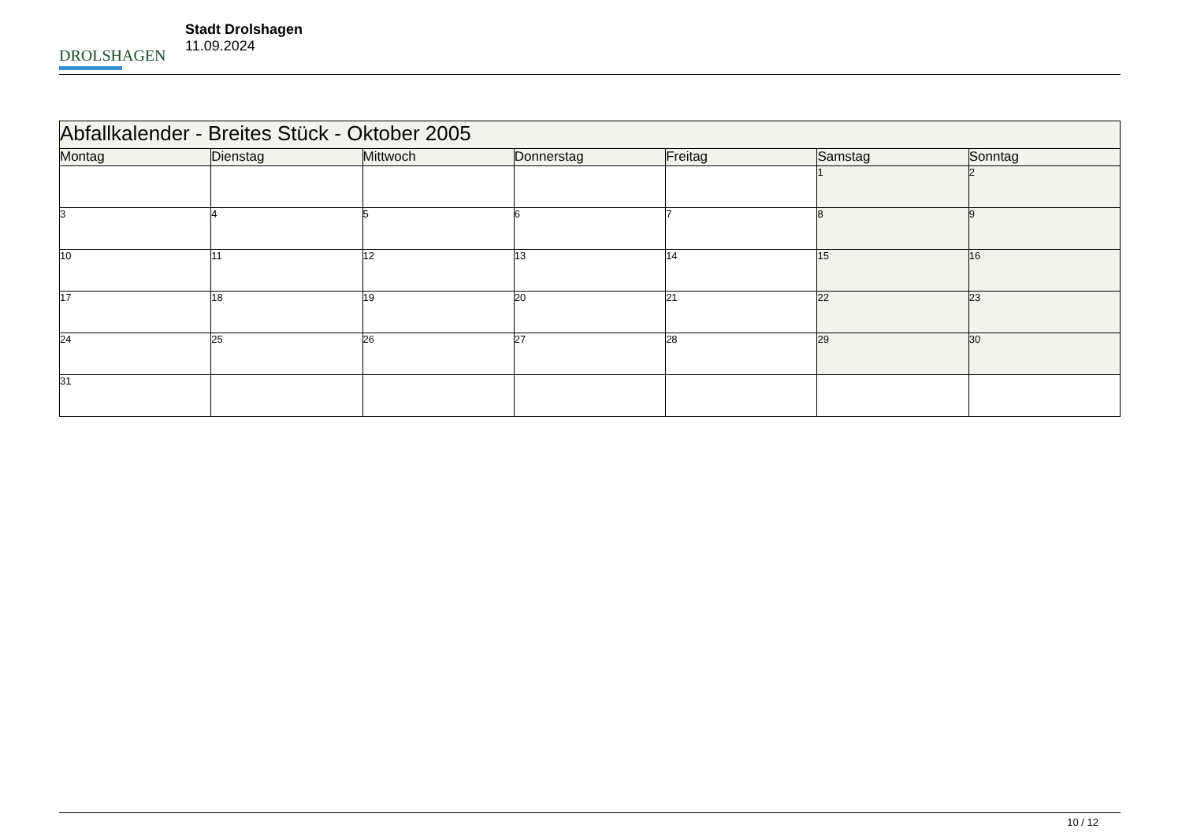DROLSHAGEN
Stadt Drolshagen
11.09.2024
| Abfallkalender - Breites Stück - Oktober 2005 | | | | | | |
| Montag | Dienstag | Mittwoch | Donnerstag | Freitag | Samstag | Sonntag |
| | | | | | 1 | 2 |
| 3 | 4 | 5 | 6 | 7 | 8 | 9 |
| 10 | 11 | 12 | 13 | 14 | 15 | 16 |
| 17 | 18 | 19 | 20 | 21 | 22 | 23 |
| 24 | 25 | 26 | 27 | 28 | 29 | 30 |
| 31 | | | | | | |
10 / 12